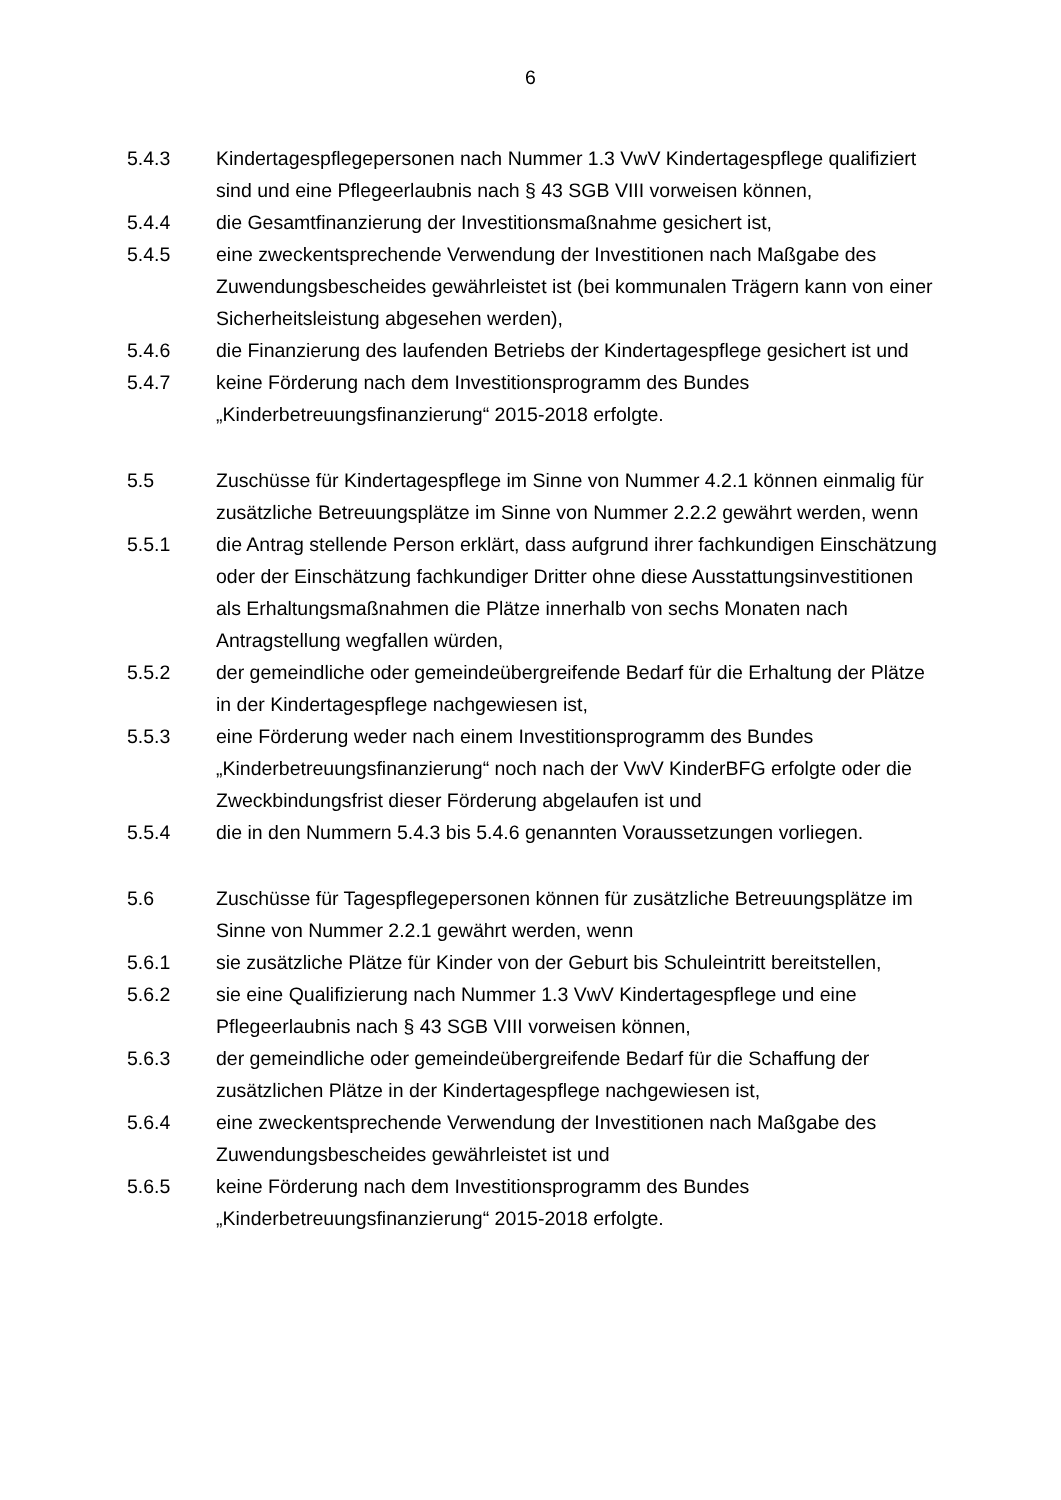6
5.4.3 Kindertagespflegepersonen nach Nummer 1.3 VwV Kindertagespflege qualifiziert sind und eine Pflegeerlaubnis nach § 43 SGB VIII vorweisen können,
5.4.4 die Gesamtfinanzierung der Investitionsmaßnahme gesichert ist,
5.4.5 eine zweckentsprechende Verwendung der Investitionen nach Maßgabe des Zuwendungsbescheides gewährleistet ist (bei kommunalen Trägern kann von einer Sicherheitsleistung abgesehen werden),
5.4.6 die Finanzierung des laufenden Betriebs der Kindertagespflege gesichert ist und
5.4.7 keine Förderung nach dem Investitionsprogramm des Bundes „Kinderbetreuungsfinanzierung“ 2015-2018 erfolgte.
5.5 Zuschüsse für Kindertagespflege im Sinne von Nummer 4.2.1 können einmalig für zusätzliche Betreuungsplätze im Sinne von Nummer 2.2.2 gewährt werden, wenn
5.5.1 die Antrag stellende Person erklärt, dass aufgrund ihrer fachkundigen Einschätzung oder der Einschätzung fachkundiger Dritter ohne diese Ausstattungsinvestitionen als Erhaltungsmaßnahmen die Plätze innerhalb von sechs Monaten nach Antragstellung wegfallen würden,
5.5.2 der gemeindliche oder gemeindeübergreifende Bedarf für die Erhaltung der Plätze in der Kindertagespflege nachgewiesen ist,
5.5.3 eine Förderung weder nach einem Investitionsprogramm des Bundes „Kinderbetreuungsfinanzierung“ noch nach der VwV KinderBFG erfolgte oder die Zweckbindungsfrist dieser Förderung abgelaufen ist und
5.5.4 die in den Nummern 5.4.3 bis 5.4.6 genannten Voraussetzungen vorliegen.
5.6 Zuschüsse für Tagespflegepersonen können für zusätzliche Betreuungsplätze im Sinne von Nummer 2.2.1 gewährt werden, wenn
5.6.1 sie zusätzliche Plätze für Kinder von der Geburt bis Schuleintritt bereitstellen,
5.6.2 sie eine Qualifizierung nach Nummer 1.3 VwV Kindertagespflege und eine Pflegeerlaubnis nach § 43 SGB VIII vorweisen können,
5.6.3 der gemeindliche oder gemeindeübergreifende Bedarf für die Schaffung der zusätzlichen Plätze in der Kindertagespflege nachgewiesen ist,
5.6.4 eine zweckentsprechende Verwendung der Investitionen nach Maßgabe des Zuwendungsbescheides gewährleistet ist und
5.6.5 keine Förderung nach dem Investitionsprogramm des Bundes „Kinderbetreuungsfinanzierung“ 2015-2018 erfolgte.